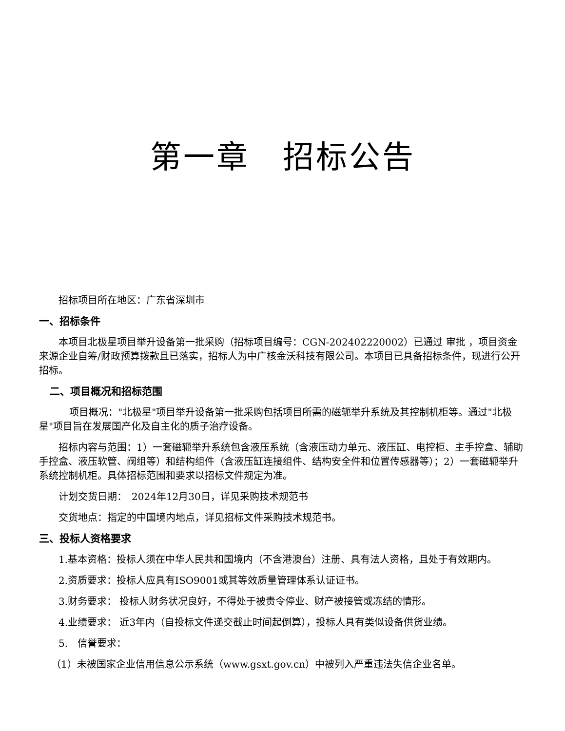第一章　招标公告
招标项目所在地区：广东省深圳市
一、招标条件
本项目北极星项目举升设备第一批采购（招标项目编号：CGN-202402220002）已通过 审批 ，项目资金来源企业自筹/财政预算拨款且已落实，招标人为中广核金沃科技有限公司。本项目已具备招标条件，现进行公开招标。
二、项目概况和招标范围
项目概况："北极星"项目举升设备第一批采购包括项目所需的磁轭举升系统及其控制机柜等。通过"北极星"项目旨在发展国产化及自主化的质子治疗设备。
招标内容与范围：1）一套磁轭举升系统包含液压系统（含液压动力单元、液压缸、电控柜、主手控盒、辅助手控盒、液压软管、阀组等）和结构组件（含液压缸连接组件、结构安全件和位置传感器等）；2）一套磁轭举升系统控制机柜。具体招标范围和要求以招标文件规定为准。
计划交货日期：　2024年12月30日，详见采购技术规范书
交货地点：指定的中国境内地点，详见招标文件采购技术规范书。
三、投标人资格要求
1.基本资格：投标人须在中华人民共和国境内（不含港澳台）注册、具有法人资格，且处于有效期内。
2.资质要求：投标人应具有ISO9001或其等效质量管理体系认证证书。
3.财务要求： 投标人财务状况良好，不得处于被责令停业、财产被接管或冻结的情形。
4.业绩要求： 近3年内（自投标文件递交截止时间起倒算），投标人具有类似设备供货业绩。
5.　信誉要求：
（1）未被国家企业信用信息公示系统（www.gsxt.gov.cn）中被列入严重违法失信企业名单。